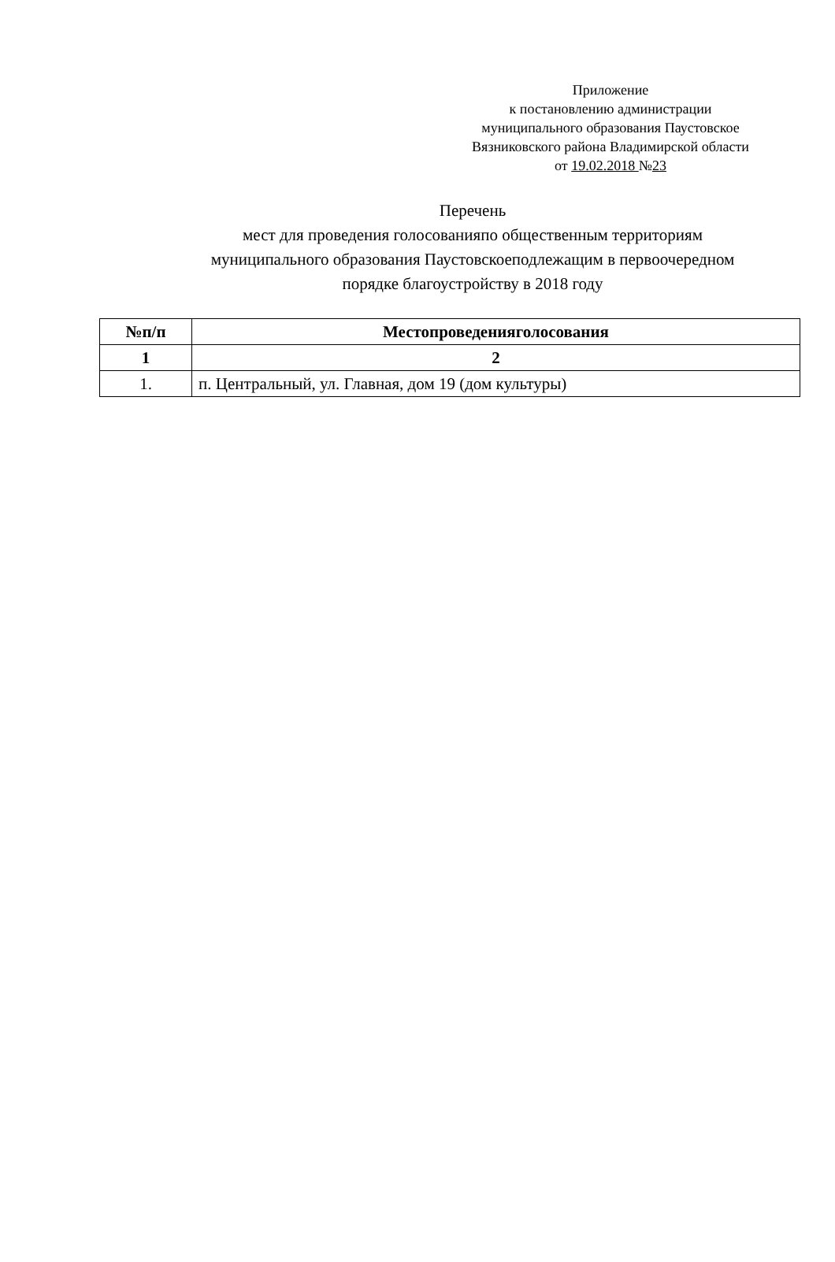Приложение
к постановлению администрации
муниципального образования Паустовское
Вязниковского района Владимирской области
от 19.02.2018 №23
Перечень
мест для проведения голосованияпо общественным территориям муниципального образования Паустовскоеподлежащим в первоочередном порядке благоустройству в 2018 году
| №п/п | Местопроведенияголосования |
| --- | --- |
| 1 | 2 |
| 1. | п. Центральный, ул. Главная, дом 19 (дом культуры) |